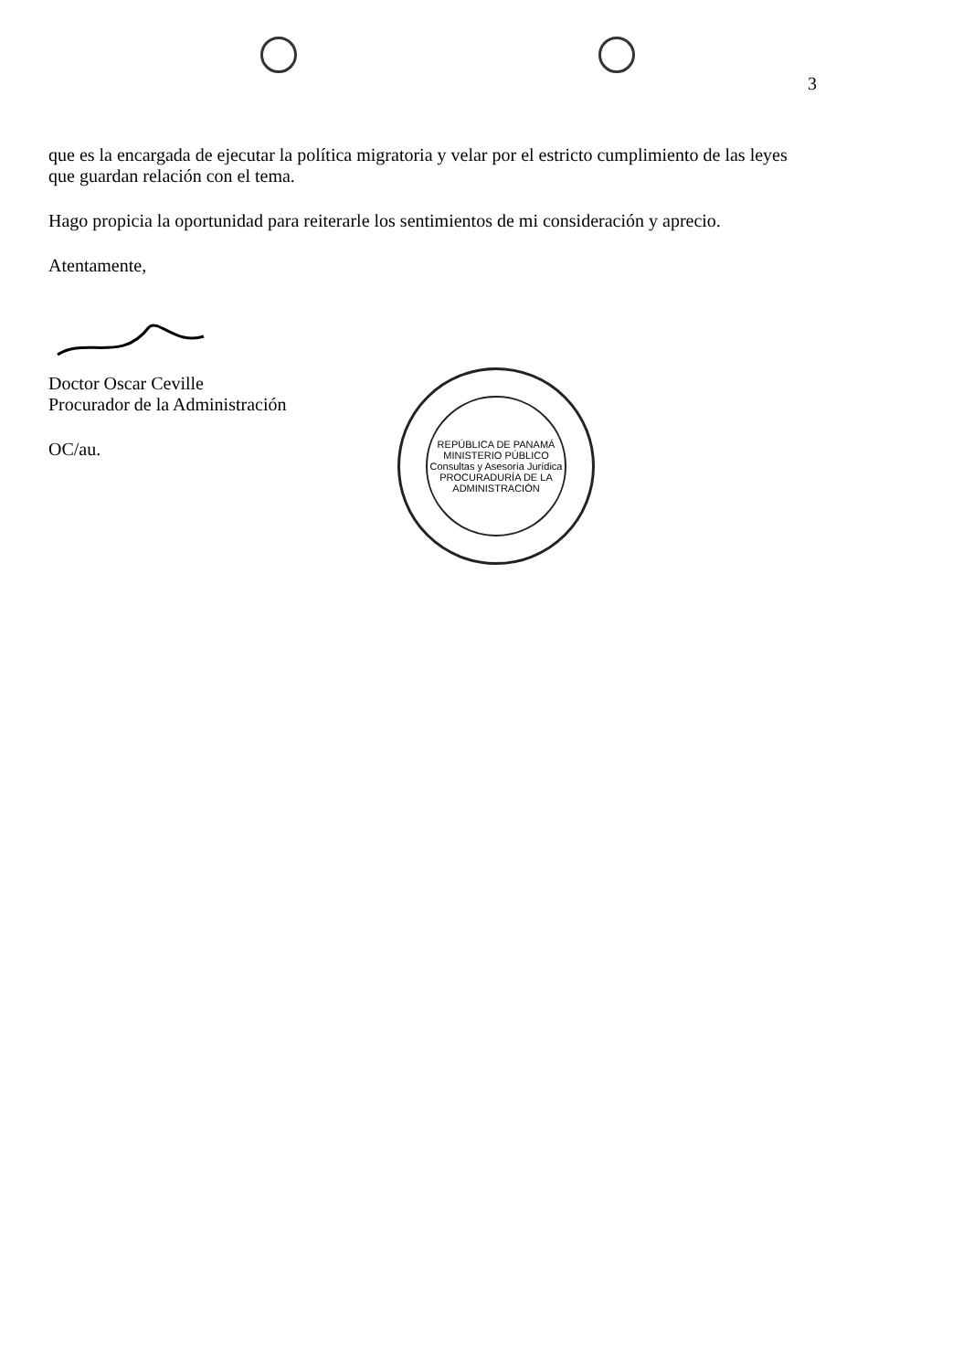3
que es la encargada de ejecutar la política migratoria y velar por el estricto cumplimiento de las leyes que guardan relación con el tema.
Hago propicia la oportunidad para reiterarle los sentimientos de mi consideración y aprecio.
Atentamente,
Doctor Oscar Ceville
Procurador de la Administración
OC/au.
REPÚBLICA DE PANAMÁ
MINISTERIO PÚBLICO
Consultas y Asesoría Jurídica
PROCURADURÍA DE LA ADMINISTRACIÓN